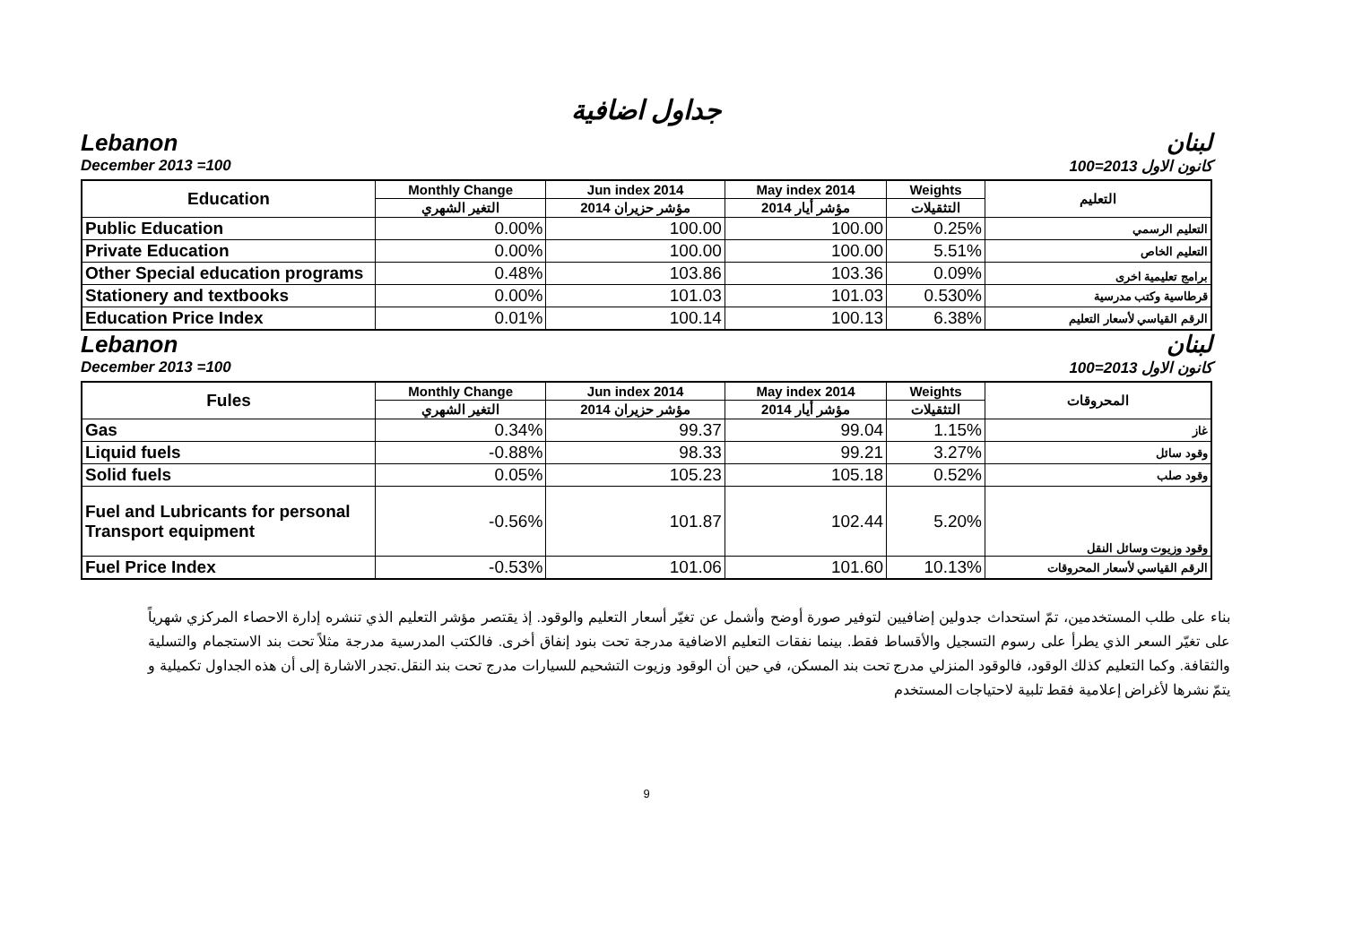جداول اضافية
Lebanon لبنان
December 2013 =100 كانون الاول 2013=100
| Education | Monthly Change | Jun index 2014 | May index 2014 | Weights | التعليم |
| --- | --- | --- | --- | --- | --- |
| | التغير الشهري | مؤشر حزيران 2014 | مؤشر أيار 2014 | التثقيلات | |
| Public Education | 0.00% | 100.00 | 100.00 | 0.25% | التعليم الرسمي |
| Private Education | 0.00% | 100.00 | 100.00 | 5.51% | التعليم الخاص |
| Other Special education programs | 0.48% | 103.86 | 103.36 | 0.09% | برامج تعليمية اخرى |
| Stationery and textbooks | 0.00% | 101.03 | 101.03 | 0.530% | قرطاسية وكتب مدرسية |
| Education Price Index | 0.01% | 100.14 | 100.13 | 6.38% | الرقم القياسي لأسعار التعليم |
Lebanon لبنان
December 2013 =100 كانون الاول 2013=100
| Fules | Monthly Change | Jun index 2014 | May index 2014 | Weights | المحروقات |
| --- | --- | --- | --- | --- | --- |
| | التغير الشهري | مؤشر حزيران 2014 | مؤشر أيار 2014 | التثقيلات | |
| Gas | 0.34% | 99.37 | 99.04 | 1.15% | غاز |
| Liquid fuels | -0.88% | 98.33 | 99.21 | 3.27% | وقود سائل |
| Solid fuels | 0.05% | 105.23 | 105.18 | 0.52% | وقود صلب |
| Fuel and Lubricants for personal Transport equipment | -0.56% | 101.87 | 102.44 | 5.20% | وقود وزيوت وسائل النقل |
| Fuel Price Index | -0.53% | 101.06 | 101.60 | 10.13% | الرقم القياسي لأسعار المحروقات |
بناء على طلب المستخدمين، تمّ استحداث جدولين إضافيين لتوفير صورة أوضح وأشمل عن تغيّر أسعار التعليم والوقود. إذ يقتصر مؤشر التعليم الذي تنشره إدارة الاحصاء المركزي شهرياً على تغيّر السعر الذي يطرأ على رسوم التسجيل والأقساط فقط. بينما نفقات التعليم الاضافية مدرجة تحت بنود إنفاق أخرى. فالكتب المدرسية مدرجة مثلاً تحت بند الاستجمام والتسلية والثقافة. وكما التعليم كذلك الوقود، فالوقود المنزلي مدرج تحت بند المسكن، في حين أن الوقود وزيوت التشحيم للسيارات مدرج تحت بند النقل.تجدر الاشارة إلى أن هذه الجداول تكميلية و يتمّ نشرها لأغراض إعلامية فقط تلبية لاحتياجات المستخدم
9